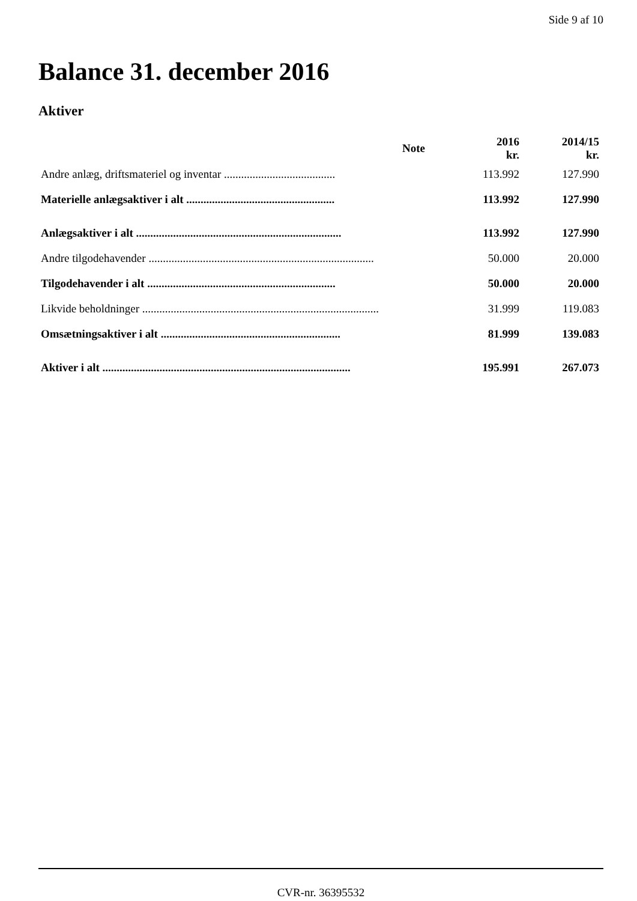Side 9 af 10
Balance 31. december 2016
Aktiver
| | Note | 2016 kr. | 2014/15 kr. |
| --- | --- | --- | --- |
| Andre anlæg, driftsmateriel og inventar ....................................... | | 113.992 | 127.990 |
| Materielle anlægsaktiver i alt .................................................... | | 113.992 | 127.990 |
| Anlægsaktiver i alt ........................................................................ | | 113.992 | 127.990 |
| Andre tilgodehavender ............................................................................... | | 50.000 | 20.000 |
| Tilgodehavender i alt .................................................................. | | 50.000 | 20.000 |
| Likvide beholdninger ................................................................................... | | 31.999 | 119.083 |
| Omsætningsaktiver i alt ............................................................... | | 81.999 | 139.083 |
| Aktiver i alt ....................................................................................... | | 195.991 | 267.073 |
CVR-nr. 36395532